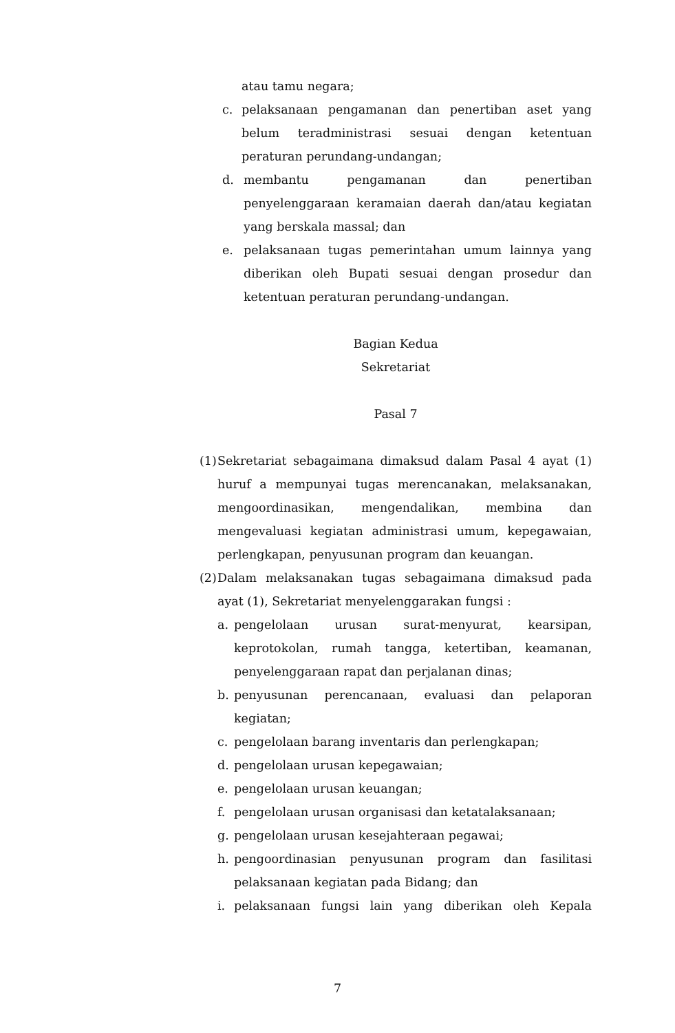atau tamu negara;
c. pelaksanaan pengamanan dan penertiban aset yang belum teradministrasi sesuai dengan ketentuan peraturan perundang-undangan;
d. membantu pengamanan dan penertiban penyelenggaraan keramaian daerah dan/atau kegiatan yang berskala massal; dan
e. pelaksanaan tugas pemerintahan umum lainnya yang diberikan oleh Bupati sesuai dengan prosedur dan ketentuan peraturan perundang-undangan.
Bagian Kedua
Sekretariat
Pasal 7
(1)
Sekretariat sebagaimana dimaksud dalam Pasal 4 ayat (1) huruf a mempunyai tugas merencanakan, melaksanakan, mengoordinasikan, mengendalikan, membina dan mengevaluasi kegiatan administrasi umum, kepegawaian, perlengkapan, penyusunan program dan keuangan.
(2)
Dalam melaksanakan tugas sebagaimana dimaksud pada ayat (1), Sekretariat menyelenggarakan fungsi :
a. pengelolaan urusan surat-menyurat, kearsipan, keprotokolan, rumah tangga, ketertiban, keamanan, penyelenggaraan rapat dan perjalanan dinas;
b. penyusunan perencanaan, evaluasi dan pelaporan kegiatan;
c. pengelolaan barang inventaris dan perlengkapan;
d. pengelolaan urusan kepegawaian;
e. pengelolaan urusan keuangan;
f. pengelolaan urusan organisasi dan ketatalaksanaan;
g. pengelolaan urusan kesejahteraan pegawai;
h. pengoordinasian penyusunan program dan fasilitasi pelaksanaan kegiatan pada Bidang; dan
i. pelaksanaan fungsi lain yang diberikan oleh Kepala
7